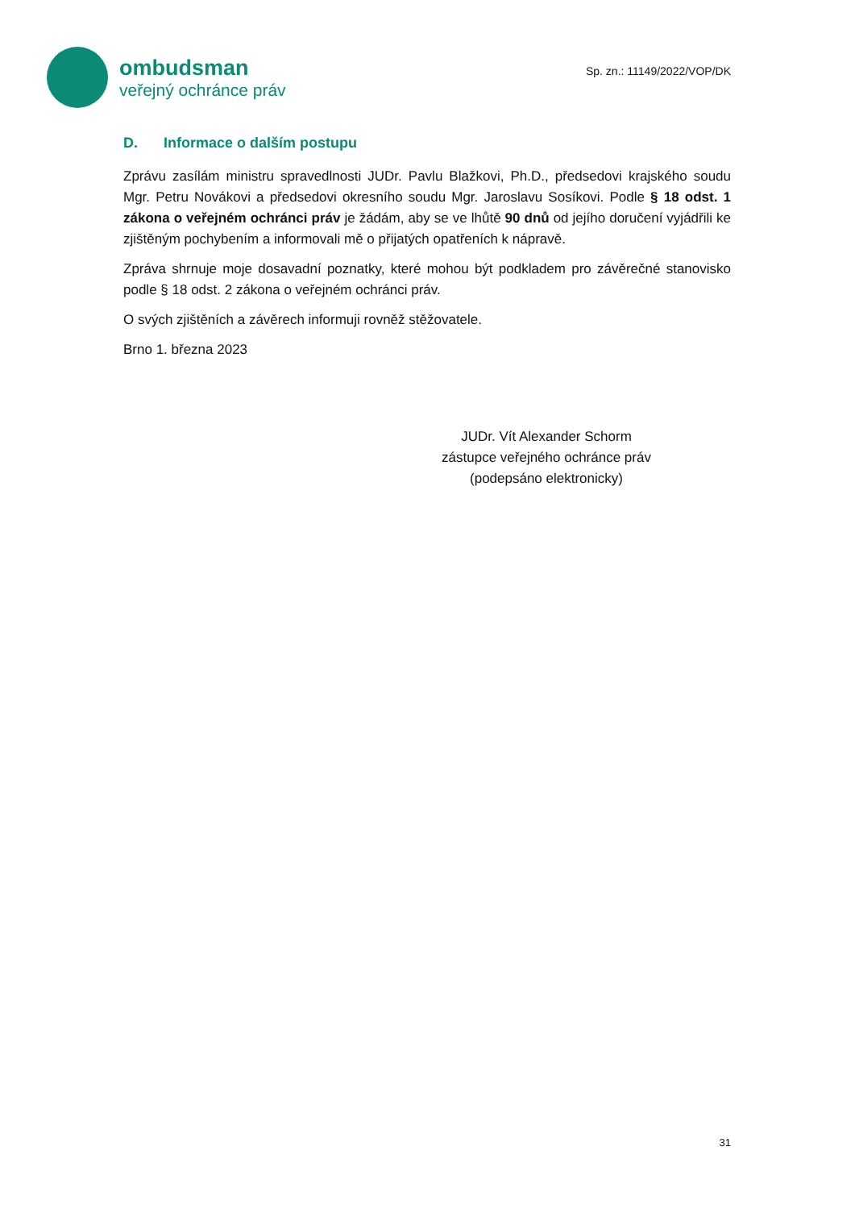ombudsman
veřejný ochránce práv
Sp. zn.: 11149/2022/VOP/DK
D. Informace o dalším postupu
Zprávu zasílám ministru spravedlnosti JUDr. Pavlu Blažkovi, Ph.D., předsedovi krajského soudu Mgr. Petru Novákovi a předsedovi okresního soudu Mgr. Jaroslavu Sosíkovi. Podle § 18 odst. 1 zákona o veřejném ochránci práv je žádám, aby se ve lhůtě 90 dnů od jejího doručení vyjádřili ke zjištěným pochybením a informovali mě o přijatých opatřeních k nápravě.
Zpráva shrnuje moje dosavadní poznatky, které mohou být podkladem pro závěrečné stanovisko podle § 18 odst. 2 zákona o veřejném ochránci práv.
O svých zjištěních a závěrech informuji rovněž stěžovatele.
Brno 1. března 2023
JUDr. Vít Alexander Schorm
zástupce veřejného ochránce práv
(podepsáno elektronicky)
31